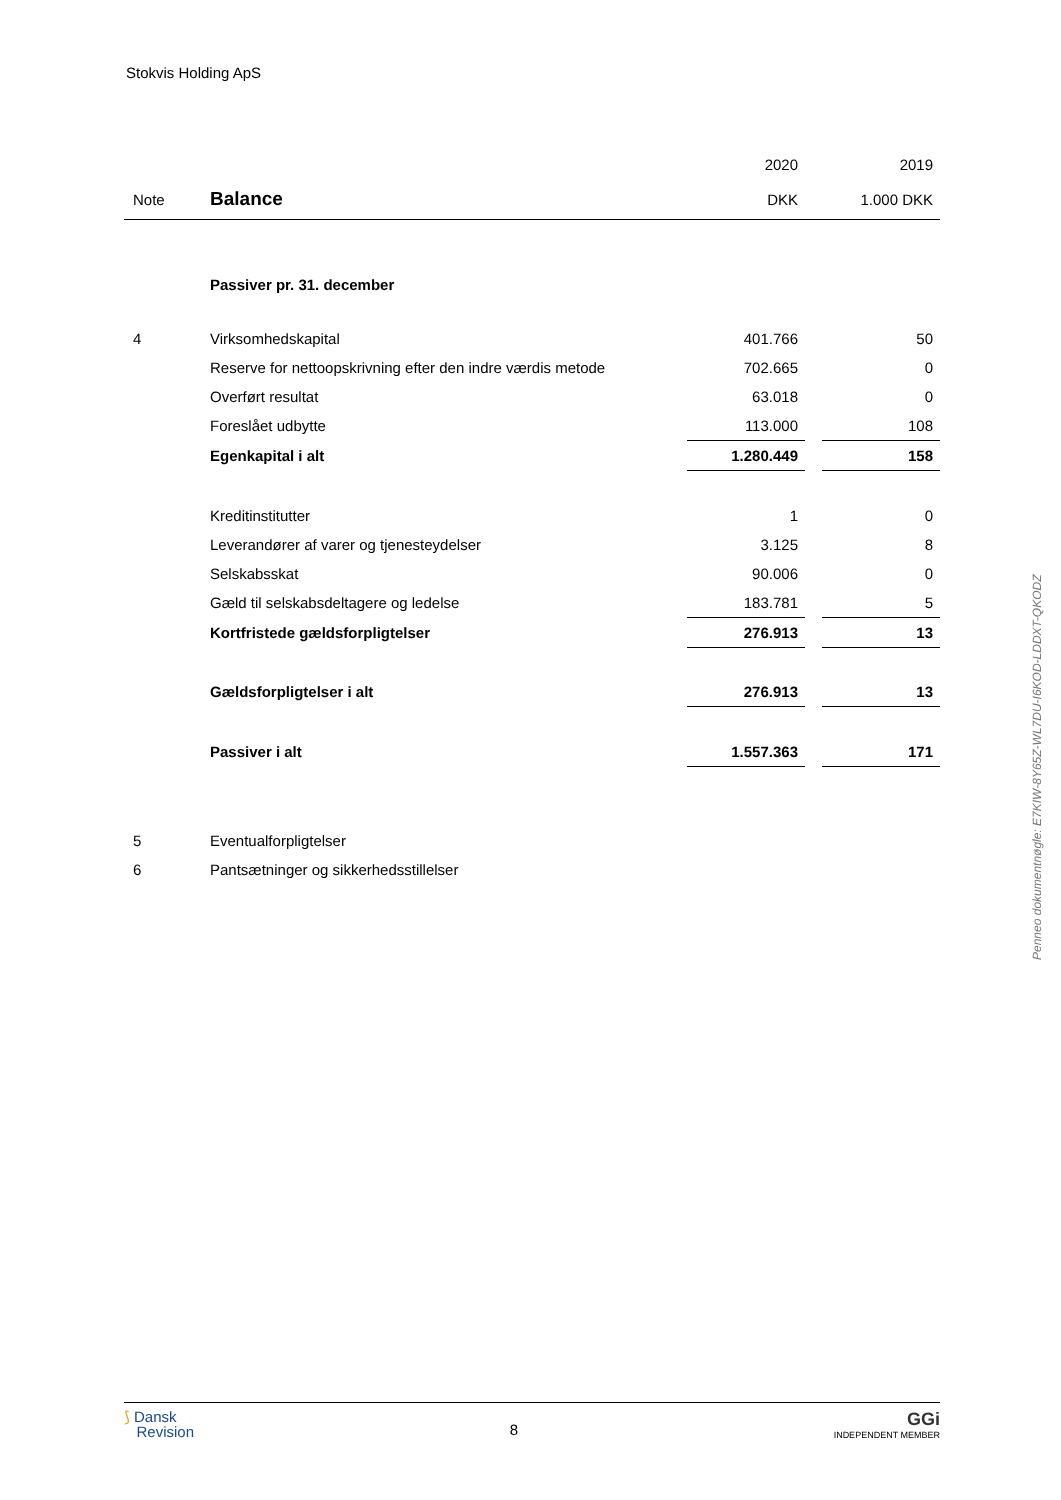Stokvis Holding ApS
| | | 2020 | | 2019 |
| --- | --- | --- | --- | --- |
| Note | Balance | DKK | | 1.000 DKK |
| | Passiver pr. 31. december | | | |
| 4 | Virksomhedskapital | 401.766 | | 50 |
| | Reserve for nettoopskrivning efter den indre værdis metode | 702.665 | | 0 |
| | Overført resultat | 63.018 | | 0 |
| | Foreslået udbytte | 113.000 | | 108 |
| | Egenkapital i alt | 1.280.449 | | 158 |
| | Kreditinstitutter | 1 | | 0 |
| | Leverandører af varer og tjenesteydelser | 3.125 | | 8 |
| | Selskabsskat | 90.006 | | 0 |
| | Gæld til selskabsdeltagere og ledelse | 183.781 | | 5 |
| | Kortfristede gældsforpligtelser | 276.913 | | 13 |
| | Gældsforpligtelser i alt | 276.913 | | 13 |
| | Passiver i alt | 1.557.363 | | 171 |
| 5 | Eventualforpligtelser | | | |
| 6 | Pantsætninger og sikkerhedsstillelser | | | |
Penneo dokumentnøgle: E7KIW-8Y65Z-WL7DU-I6KOD-LDDXT-QKODZ
⟆ Dansk
Revision
8
GGi
INDEPENDENT MEMBER